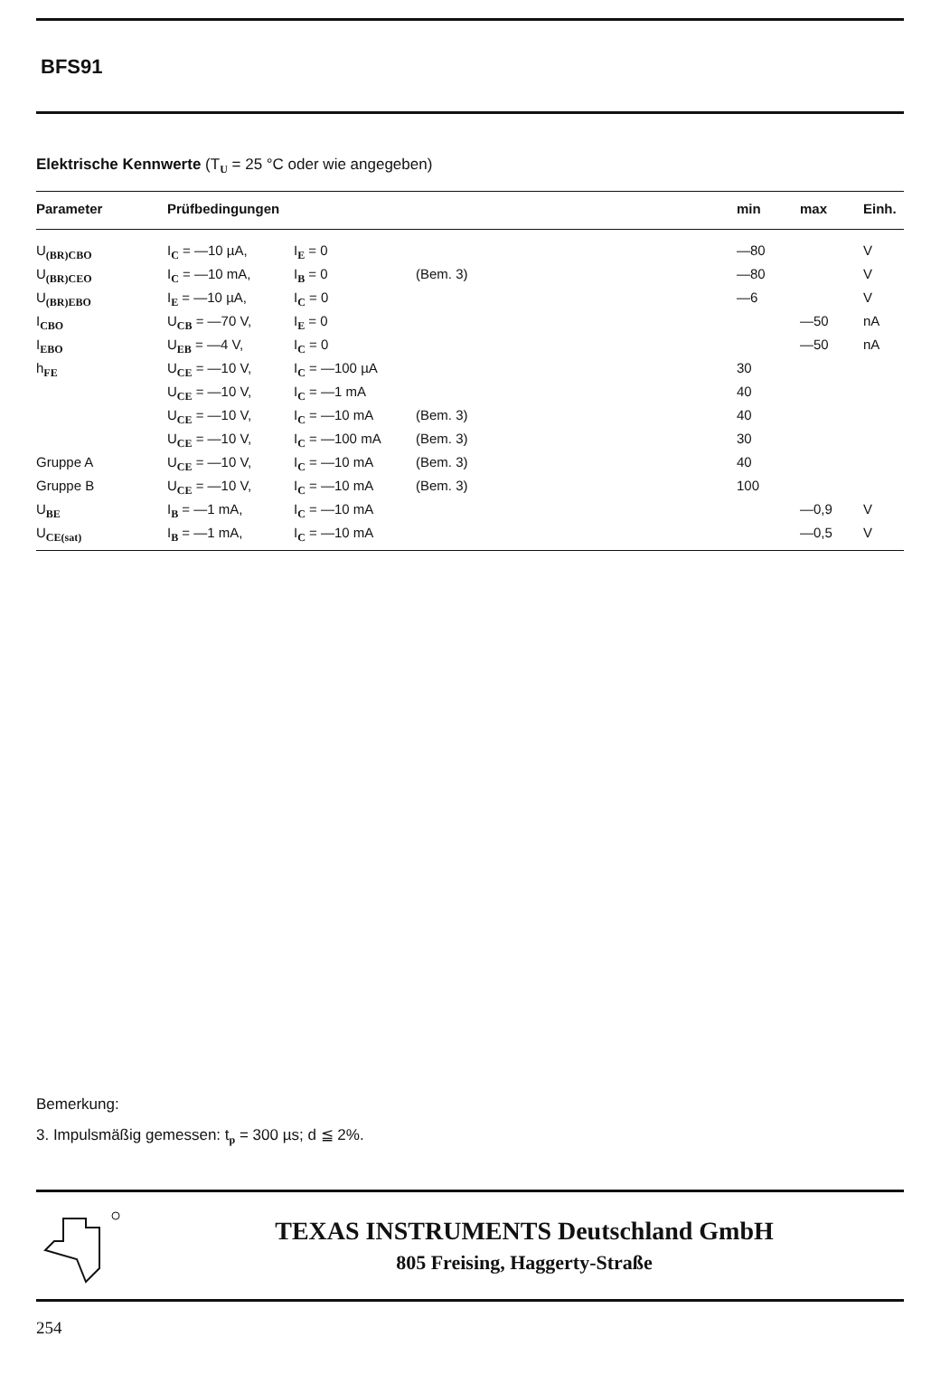BFS91
Elektrische Kennwerte (T<sub>U</sub> = 25 °C oder wie angegeben)
| Parameter | Prüfbedingungen | | | min | max | Einh. |
| --- | --- | --- | --- | --- | --- | --- |
| U<sub>(BR)CBO</sub> | I<sub>C</sub> = —10 µA, | I<sub>E</sub> = 0 | | —80 | | V |
| U<sub>(BR)CEO</sub> | I<sub>C</sub> = —10 mA, | I<sub>B</sub> = 0 | (Bem. 3) | —80 | | V |
| U<sub>(BR)EBO</sub> | I<sub>E</sub> = —10 µA, | I<sub>C</sub> = 0 | | —6 | | V |
| I<sub>CBO</sub> | U<sub>CB</sub> = —70 V, | I<sub>E</sub> = 0 | | | —50 | nA |
| I<sub>EBO</sub> | U<sub>EB</sub> = —4 V, | I<sub>C</sub> = 0 | | | —50 | nA |
| h<sub>FE</sub> | U<sub>CE</sub> = —10 V, | I<sub>C</sub> = —100 µA | | 30 | | |
| | U<sub>CE</sub> = —10 V, | I<sub>C</sub> = —1 mA | | 40 | | |
| | U<sub>CE</sub> = —10 V, | I<sub>C</sub> = —10 mA | (Bem. 3) | 40 | | |
| | U<sub>CE</sub> = —10 V, | I<sub>C</sub> = —100 mA | (Bem. 3) | 30 | | |
| Gruppe A | U<sub>CE</sub> = —10 V, | I<sub>C</sub> = —10 mA | (Bem. 3) | 40 | | |
| Gruppe B | U<sub>CE</sub> = —10 V, | I<sub>C</sub> = —10 mA | (Bem. 3) | 100 | | |
| U<sub>BE</sub> | I<sub>B</sub> = —1 mA, | I<sub>C</sub> = —10 mA | | | —0,9 | V |
| U<sub>CE(sat)</sub> | I<sub>B</sub> = —1 mA, | I<sub>C</sub> = —10 mA | | | —0,5 | V |
Bemerkung:
3. Impulsmäßig gemessen: t<sub>p</sub> = 300 µs; d ≦ 2%.
TEXAS INSTRUMENTS Deutschland GmbH
805 Freising, Haggerty-Straße
254